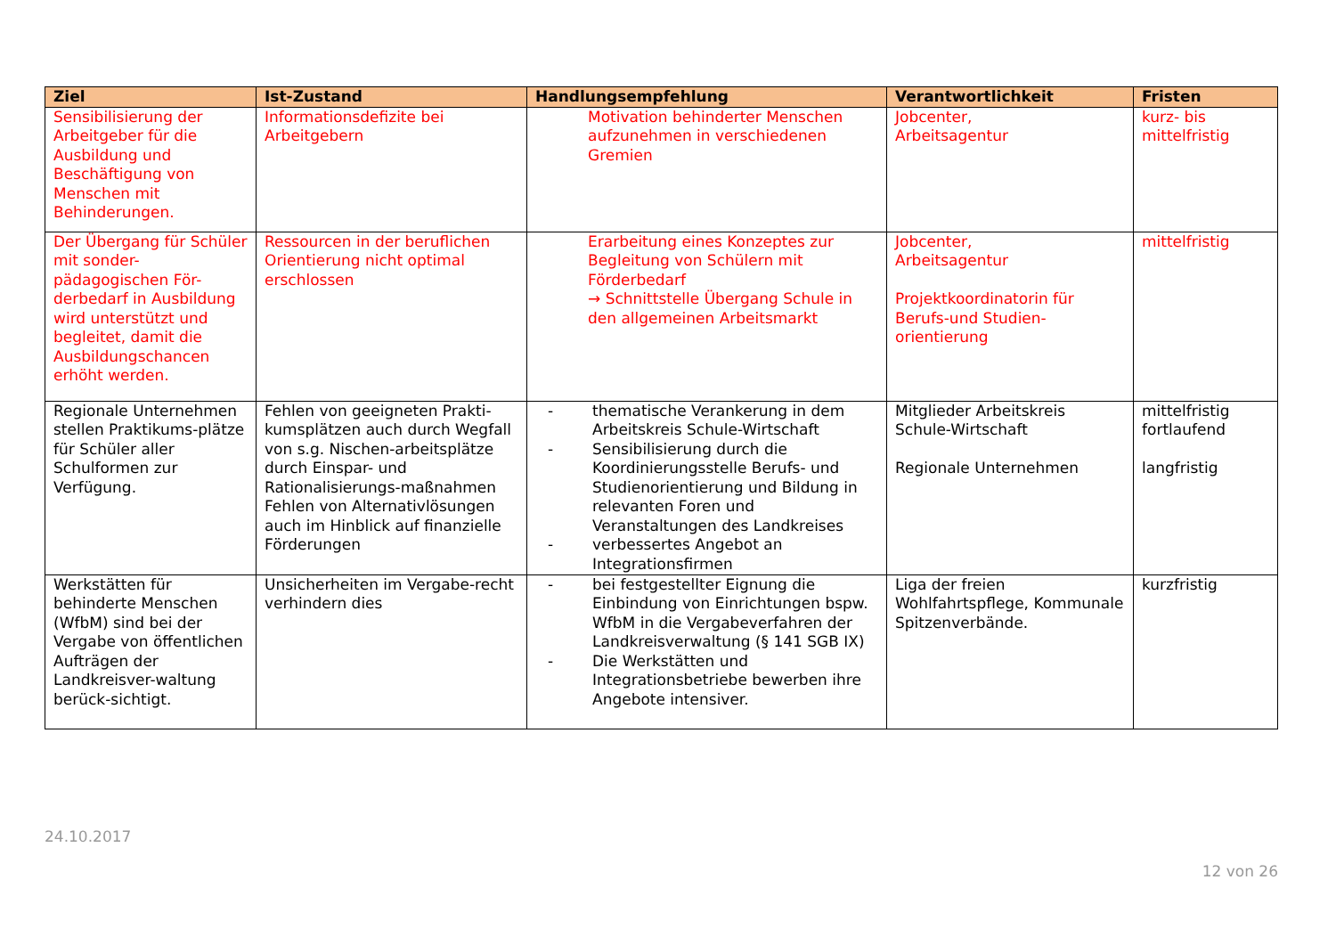| Ziel | Ist-Zustand | Handlungsempfehlung | Verantwortlichkeit | Fristen |
| --- | --- | --- | --- | --- |
| Sensibilisierung der Arbeitgeber für die Ausbildung und Beschäftigung von Menschen mit Behinderungen. | Informationsdefizite bei Arbeitgebern | Motivation behinderter Menschen aufzunehmen in verschiedenen Gremien | Jobcenter, Arbeitsagentur | kurz- bis mittelfristig |
| Der Übergang für Schüler mit sonder-pädagogischen För-derbedarf in Ausbildung wird unterstützt und begleitet, damit die Ausbildungschancen erhöht werden. | Ressourcen in der beruflichen Orientierung nicht optimal erschlossen | Erarbeitung eines Konzeptes zur Begleitung von Schülern mit Förderbedarf → Schnittstelle Übergang Schule in den allgemeinen Arbeitsmarkt | Jobcenter, Arbeitsagentur Projektkoordinatorin für Berufs-und Studien-orientierung | mittelfristig |
| Regionale Unternehmen stellen Praktikums-plätze für Schüler aller Schulformen zur Verfügung. | Fehlen von geeigneten Prakti-kumsplätzen auch durch Wegfall von s.g. Nischen-arbeitsplätze durch Einspar- und Rationalisierungs-maßnahmen Fehlen von Alternativlösungen auch im Hinblick auf finanzielle Förderungen | - thematische Verankerung in dem Arbeitskreis Schule-Wirtschaft - Sensibilisierung durch die Koordinierungsstelle Berufs- und Studienorientierung und Bildung in relevanten Foren und Veranstaltungen des Landkreises - verbessertes Angebot an Integrationsfirmen | Mitglieder Arbeitskreis Schule-Wirtschaft Regionale Unternehmen | mittelfristig fortlaufend langfristig |
| Werkstätten für behinderte Menschen (WfbM) sind bei der Vergabe von öffentlichen Aufträgen der Landkreisver-waltung berück-sichtigt. | Unsicherheiten im Vergabe-recht verhindern dies | - bei festgestellter Eignung die Einbindung von Einrichtungen bspw. WfbM in die Vergabeverfahren der Landkreisverwaltung (§ 141 SGB IX) - Die Werkstätten und Integrationsbetriebe bewerben ihre Angebote intensiver. | Liga der freien Wohlfahrtspflege, Kommunale Spitzenverbände. | kurzfristig |
24.10.2017
12 von 26